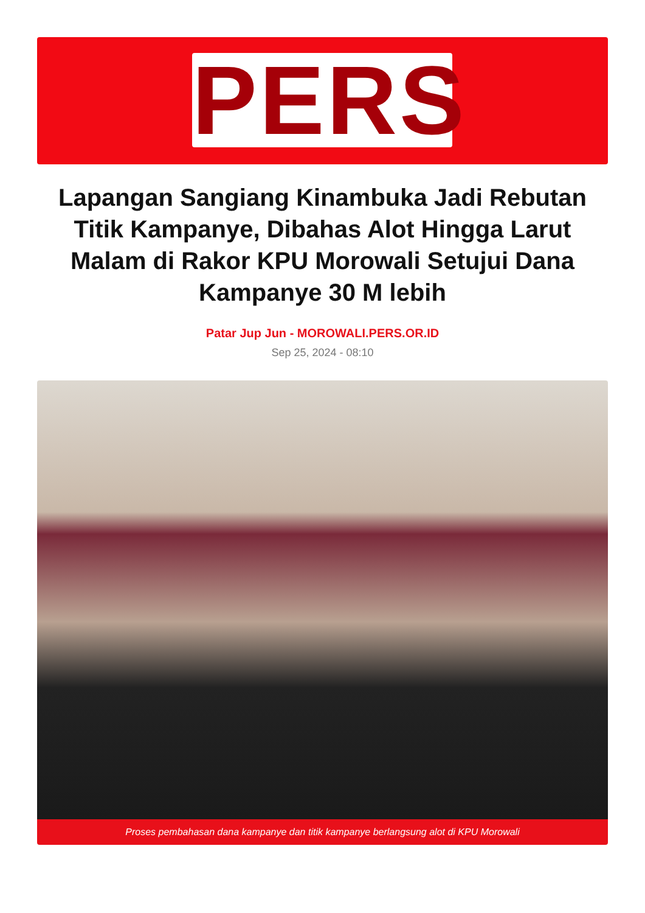PERS
Lapangan Sangiang Kinambuka Jadi Rebutan Titik Kampanye, Dibahas Alot Hingga Larut Malam di Rakor KPU Morowali Setujui Dana Kampanye 30 M lebih
Patar Jup Jun - MOROWALI.PERS.OR.ID
Sep 25, 2024 - 08:10
Proses pembahasan dana kampanye dan titik kampanye berlangsung alot di KPU Morowali